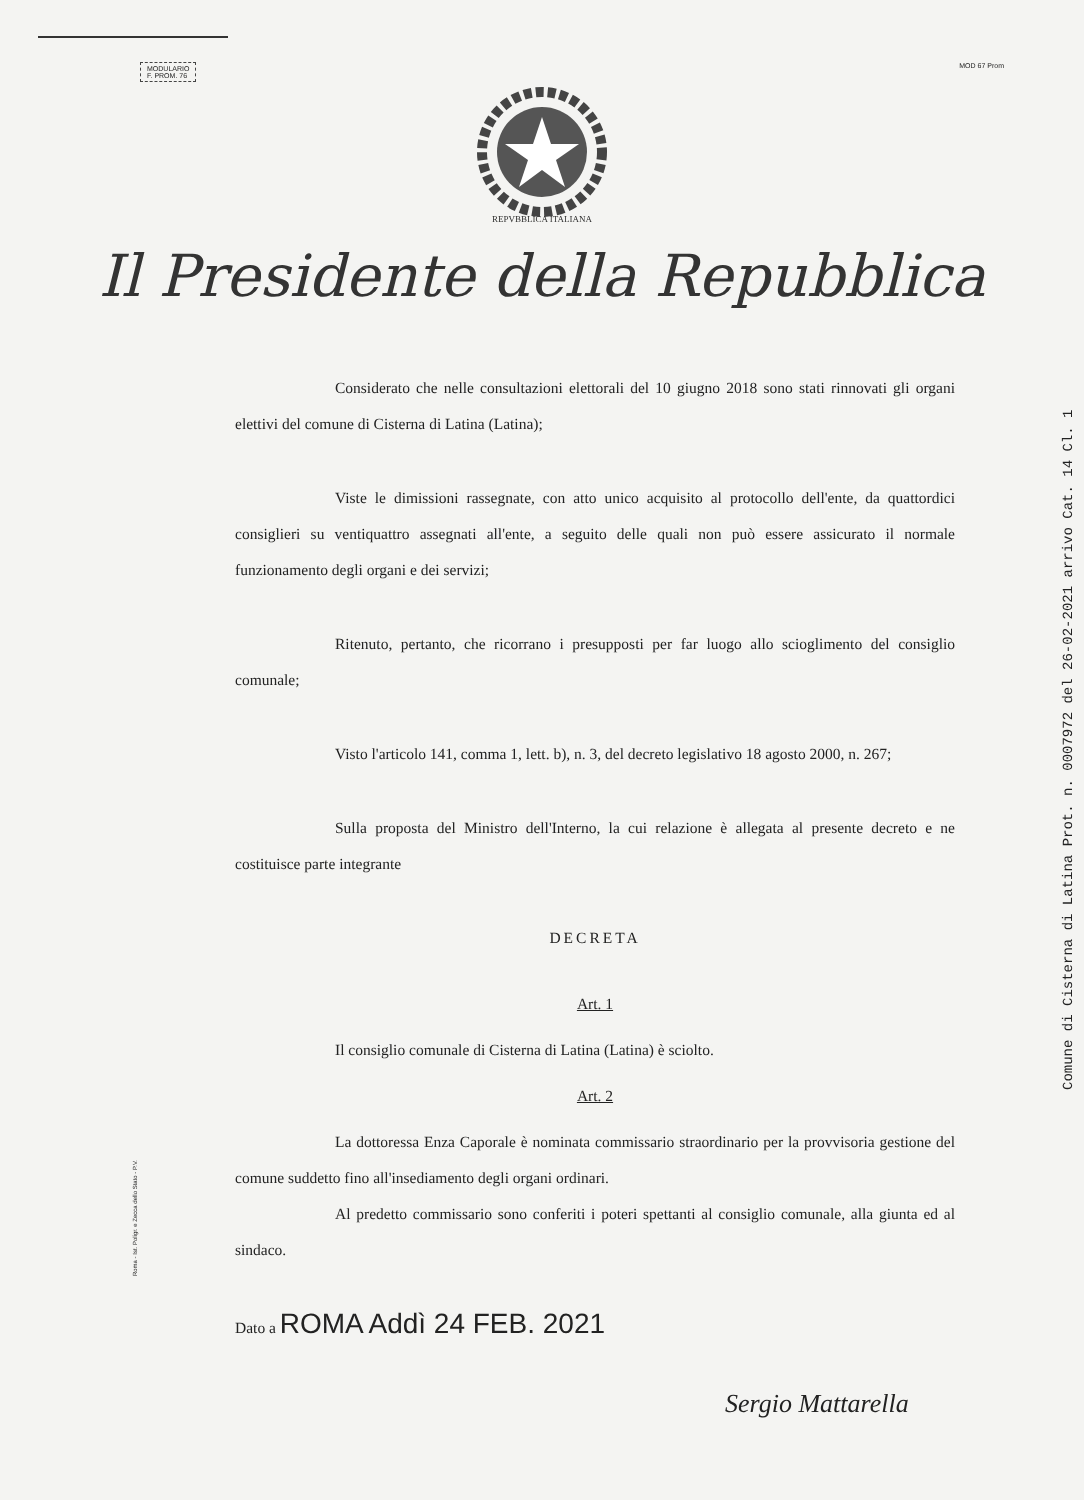MODULARIO
F. PROM. 76
MOD 67 Prom
REPVBBLICA ITALIANA
Il Presidente della Repubblica
Considerato che nelle consultazioni elettorali del 10 giugno 2018 sono stati rinnovati gli organi elettivi del comune di Cisterna di Latina (Latina);
Viste le dimissioni rassegnate, con atto unico acquisito al protocollo dell'ente, da quattordici consiglieri su ventiquattro assegnati all'ente, a seguito delle quali non può essere assicurato il normale funzionamento degli organi e dei servizi;
Ritenuto, pertanto, che ricorrano i presupposti per far luogo allo scioglimento del consiglio comunale;
Visto l'articolo 141, comma 1, lett. b), n. 3, del decreto legislativo 18 agosto 2000, n. 267;
Sulla proposta del Ministro dell'Interno, la cui relazione è allegata al presente decreto e ne costituisce parte integrante
DECRETA
Art. 1
Il consiglio comunale di Cisterna di Latina (Latina) è sciolto.
Art. 2
La dottoressa Enza Caporale è nominata commissario straordinario per la provvisoria gestione del comune suddetto fino all'insediamento degli organi ordinari.
Al predetto commissario sono conferiti i poteri spettanti al consiglio comunale, alla giunta ed al sindaco.
Dato a ROMA Addì 24 FEB. 2021
Sergio Mattarella
Roma - Ist. Poligr. e Zecca dello Stato - P.V.
Comune di Cisterna di Latina Prot. n. 0007972 del 26-02-2021 arrivo Cat. 14 Cl. 1